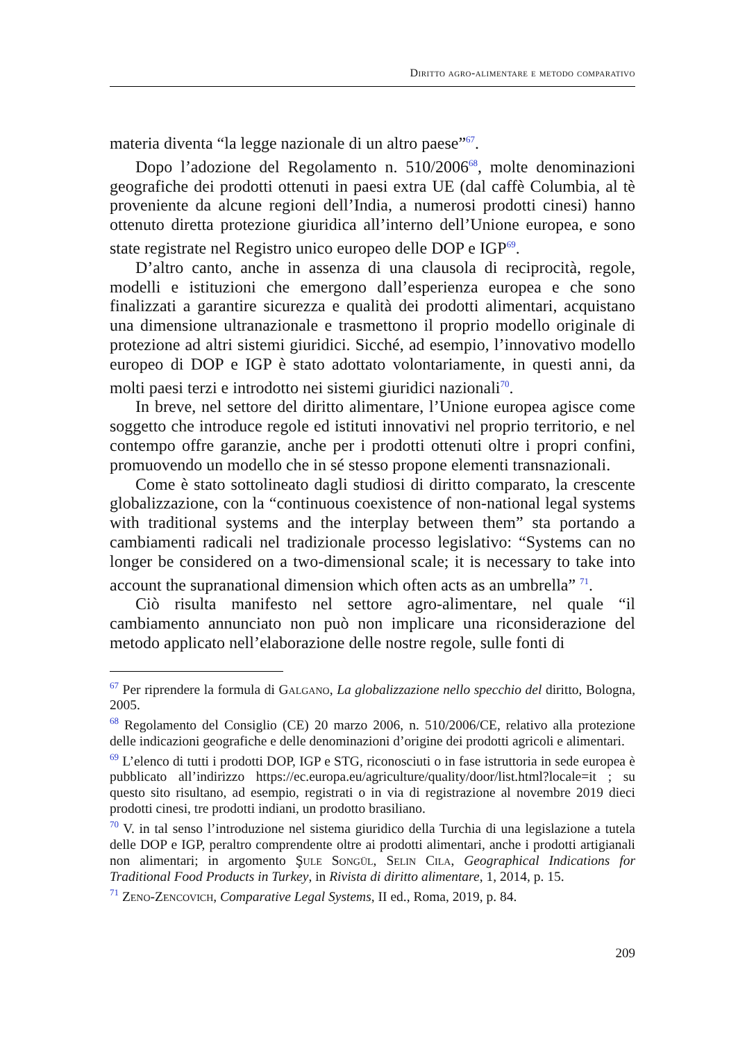Diritto agro-alimentare e metodo comparativo
materia diventa “la legge nazionale di un altro paese”<sup>67</sup>.
Dopo l’adozione del Regolamento n. 510/2006<sup>68</sup>, molte denominazioni geografiche dei prodotti ottenuti in paesi extra UE (dal caffè Columbia, al tè proveniente da alcune regioni dell’India, a numerosi prodotti cinesi) hanno ottenuto diretta protezione giuridica all’interno dell’Unione europea, e sono state registrate nel Registro unico europeo delle DOP e IGP<sup>69</sup>.
D’altro canto, anche in assenza di una clausola di reciprocità, regole, modelli e istituzioni che emergono dall’esperienza europea e che sono finalizzati a garantire sicurezza e qualità dei prodotti alimentari, acquistano una dimensione ultranazionale e trasmettono il proprio modello originale di protezione ad altri sistemi giuridici. Sicché, ad esempio, l’innovativo modello europeo di DOP e IGP è stato adottato volontariamente, in questi anni, da molti paesi terzi e introdotto nei sistemi giuridici nazionali<sup>70</sup>.
In breve, nel settore del diritto alimentare, l’Unione europea agisce come soggetto che introduce regole ed istituti innovativi nel proprio territorio, e nel contempo offre garanzie, anche per i prodotti ottenuti oltre i propri confini, promuovendo un modello che in sé stesso propone elementi transnazionali.
Come è stato sottolineato dagli studiosi di diritto comparato, la crescente globalizzazione, con la “continuous coexistence of non-national legal systems with traditional systems and the interplay between them” sta portando a cambiamenti radicali nel tradizionale processo legislativo: “Systems can no longer be considered on a two-dimensional scale; it is necessary to take into account the supranational dimension which often acts as an umbrella” <sup>71</sup>.
Ciò risulta manifesto nel settore agro-alimentare, nel quale “il cambiamento annunciato non può non implicare una riconsiderazione del metodo applicato nell’elaborazione delle nostre regole, sulle fonti di
<sup>67</sup> Per riprendere la formula di Galgano, La globalizzazione nello specchio del diritto, Bologna, 2005.
<sup>68</sup> Regolamento del Consiglio (CE) 20 marzo 2006, n. 510/2006/CE, relativo alla protezione delle indicazioni geografiche e delle denominazioni d’origine dei prodotti agricoli e alimentari.
<sup>69</sup> L’elenco di tutti i prodotti DOP, IGP e STG, riconosciuti o in fase istruttoria in sede europea è pubblicato all’indirizzo https://ec.europa.eu/agriculture/quality/door/list.html?locale=it ; su questo sito risultano, ad esempio, registrati o in via di registrazione al novembre 2019 dieci prodotti cinesi, tre prodotti indiani, un prodotto brasiliano.
<sup>70</sup> V. in tal senso l’introduzione nel sistema giuridico della Turchia di una legislazione a tutela delle DOP e IGP, peraltro comprendente oltre ai prodotti alimentari, anche i prodotti artigianali non alimentari; in argomento Şule Songül, Selin Cila, Geographical Indications for Traditional Food Products in Turkey, in Rivista di diritto alimentare, 1, 2014, p. 15.
<sup>71</sup> Zeno-Zencovich, Comparative Legal Systems, II ed., Roma, 2019, p. 84.
209